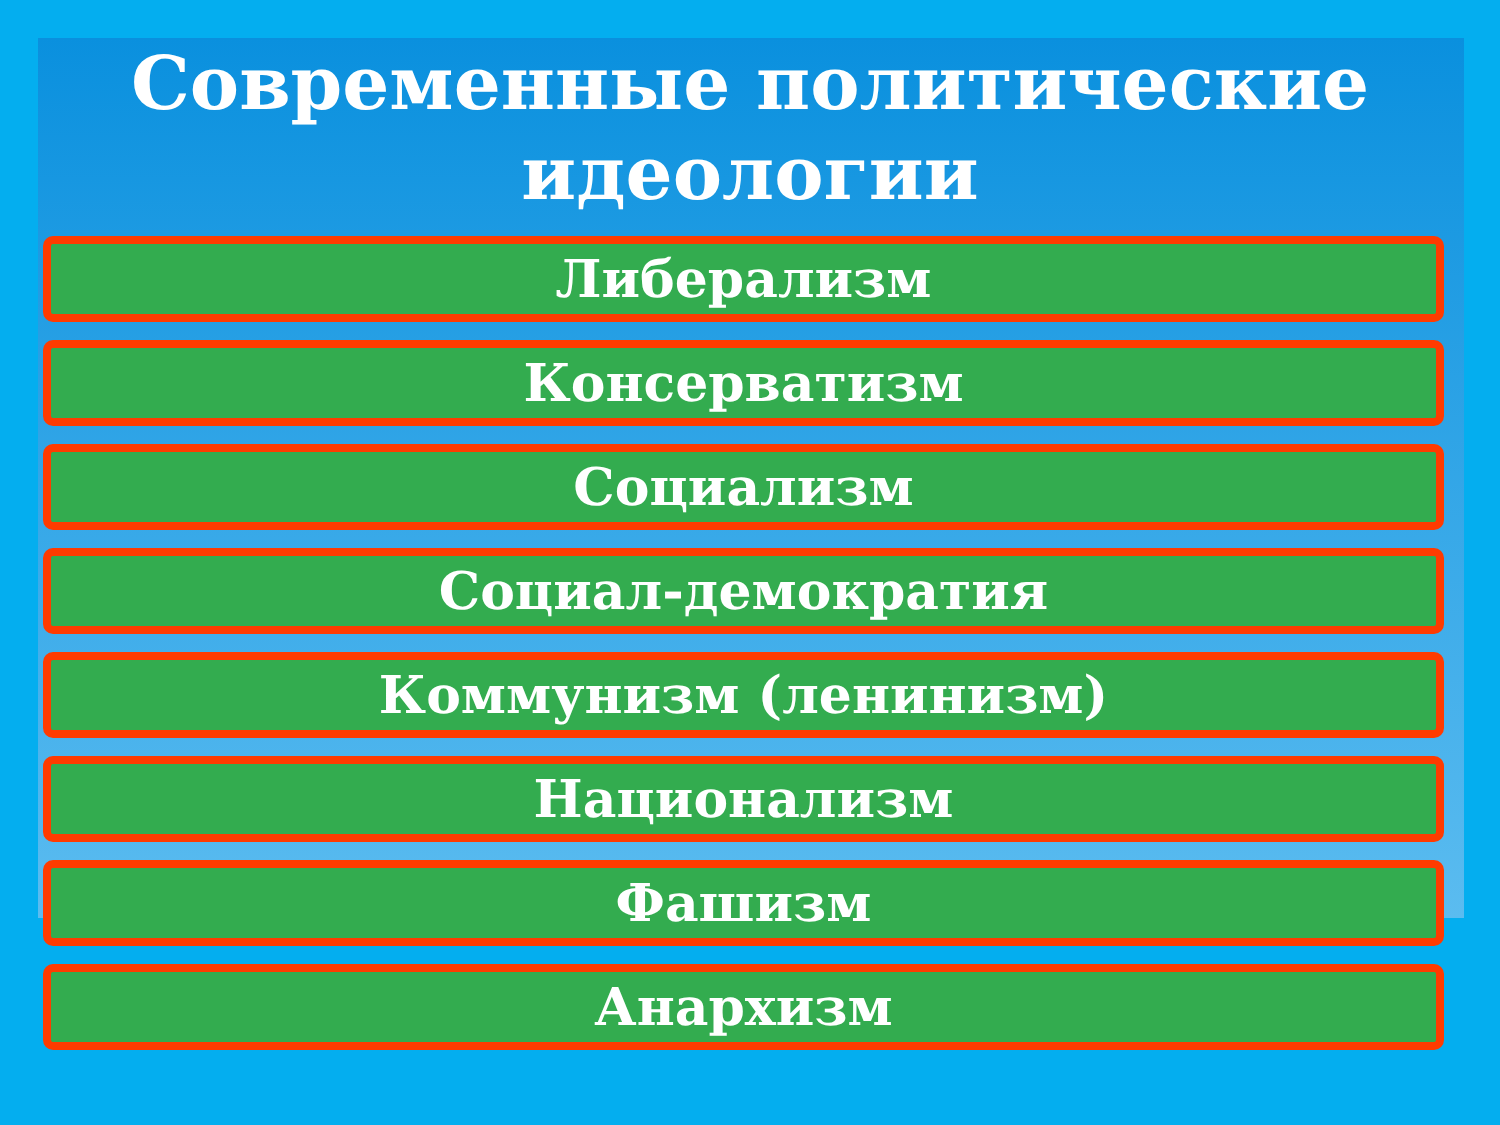Современные политические идеологии
Либерализм
Консерватизм
Социализм
Социал-демократия
Коммунизм (ленинизм)
Национализм
Фашизм
Анархизм